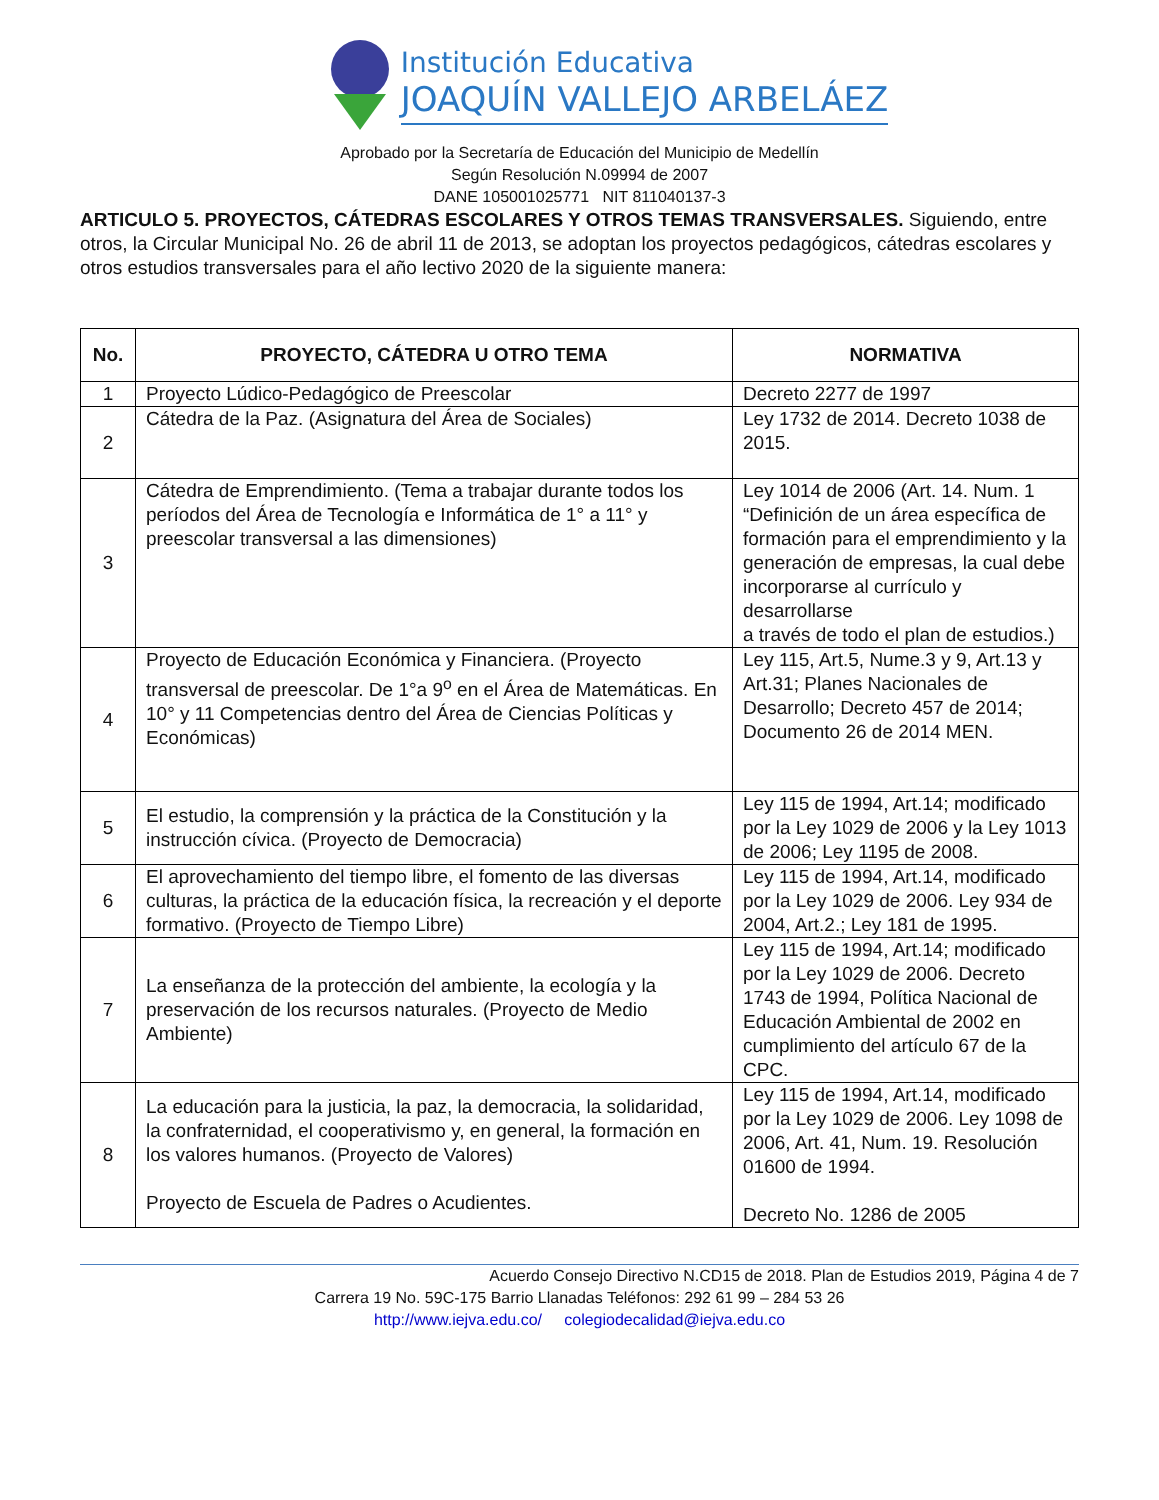Institución Educativa
JOAQUÍN VALLEJO ARBELÁEZ
Aprobado por la Secretaría de Educación del Municipio de Medellín
Según Resolución N.09994 de 2007
DANE 105001025771 NIT 811040137-3
ARTICULO 5. PROYECTOS, CÁTEDRAS ESCOLARES Y OTROS TEMAS TRANSVERSALES. Siguiendo, entre otros, la Circular Municipal No. 26 de abril 11 de 2013, se adoptan los proyectos pedagógicos, cátedras escolares y otros estudios transversales para el año lectivo 2020 de la siguiente manera:
| No. | PROYECTO, CÁTEDRA U OTRO TEMA | NORMATIVA |
| --- | --- | --- |
| 1 | Proyecto Lúdico-Pedagógico de Preescolar | Decreto 2277 de 1997 |
| 2 | Cátedra de la Paz. (Asignatura del Área de Sociales) | Ley 1732 de 2014. Decreto 1038 de 2015. |
| 3 | Cátedra de Emprendimiento. (Tema a trabajar durante todos los períodos del Área de Tecnología e Informática de 1° a 11° y preescolar transversal a las dimensiones) | Ley 1014 de 2006 (Art. 14. Num. 1 “Definición de un área específica de formación para el emprendimiento y la generación de empresas, la cual debe incorporarse al currículo y desarrollarse a través de todo el plan de estudios.) |
| 4 | Proyecto de Educación Económica y Financiera. (Proyecto transversal de preescolar. De 1°a 9<sup>o</sup> en el Área de Matemáticas. En 10° y 11 Competencias dentro del Área de Ciencias Políticas y Económicas) | Ley 115, Art.5, Nume.3 y 9, Art.13 y Art.31; Planes Nacionales de Desarrollo; Decreto 457 de 2014; Documento 26 de 2014 MEN. |
| 5 | El estudio, la comprensión y la práctica de la Constitución y la instrucción cívica. (Proyecto de Democracia) | Ley 115 de 1994, Art.14; modificado por la Ley 1029 de 2006 y la Ley 1013 de 2006; Ley 1195 de 2008. |
| 6 | El aprovechamiento del tiempo libre, el fomento de las diversas culturas, la práctica de la educación física, la recreación y el deporte formativo. (Proyecto de Tiempo Libre) | Ley 115 de 1994, Art.14, modificado por la Ley 1029 de 2006. Ley 934 de 2004, Art.2.; Ley 181 de 1995. |
| 7 | La enseñanza de la protección del ambiente, la ecología y la preservación de los recursos naturales. (Proyecto de Medio Ambiente) | Ley 115 de 1994, Art.14; modificado por la Ley 1029 de 2006. Decreto 1743 de 1994, Política Nacional de Educación Ambiental de 2002 en cumplimiento del artículo 67 de la CPC. |
| 8 | La educación para la justicia, la paz, la democracia, la solidaridad, la confraternidad, el cooperativismo y, en general, la formación en los valores humanos. (Proyecto de Valores) Proyecto de Escuela de Padres o Acudientes. | Ley 115 de 1994, Art.14, modificado por la Ley 1029 de 2006. Ley 1098 de 2006, Art. 41, Num. 19. Resolución 01600 de 1994. Decreto No. 1286 de 2005 |
Acuerdo Consejo Directivo N.CD15 de 2018. Plan de Estudios 2019, Página 4 de 7
Carrera 19 No. 59C-175 Barrio Llanadas Teléfonos: 292 61 99 – 284 53 26
http://www.iejva.edu.co/ colegiodecalidad@iejva.edu.co